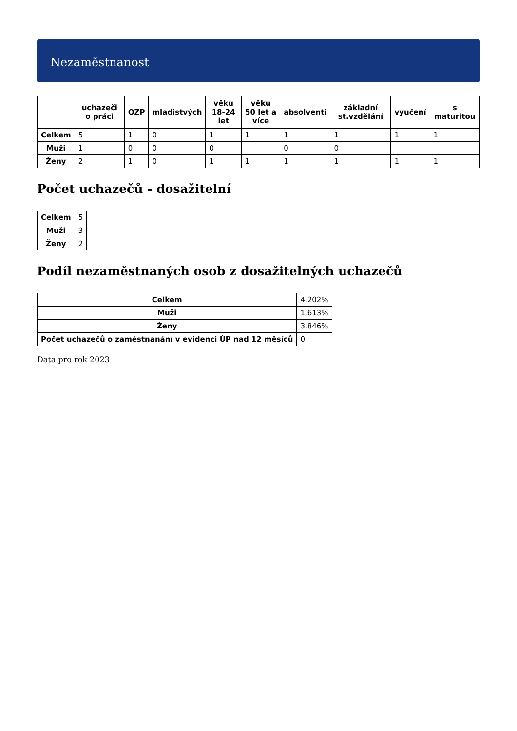Nezaměstnanost
| | uchazeči o práci | OZP | mladistvých | věku 18-24 let | věku 50 let a více | absolventi | základní st.vzdělání | vyučení | s maturitou |
| --- | --- | --- | --- | --- | --- | --- | --- | --- | --- |
| Celkem | 5 | 1 | 0 | 1 | 1 | 1 | 1 | 1 | 1 |
| Muži | 1 | 0 | 0 | 0 | | 0 | 0 | | |
| Ženy | 2 | 1 | 0 | 1 | 1 | 1 | 1 | 1 | 1 |
Počet uchazečů - dosažitelní
| Celkem | 5 |
| Muži | 3 |
| Ženy | 2 |
Podíl nezaměstnaných osob z dosažitelných uchazečů
| Celkem | 4,202% |
| Muži | 1,613% |
| Ženy | 3,846% |
| Počet uchazečů o zaměstnanání v evidenci ÚP nad 12 měsíců | 0 |
Data pro rok 2023